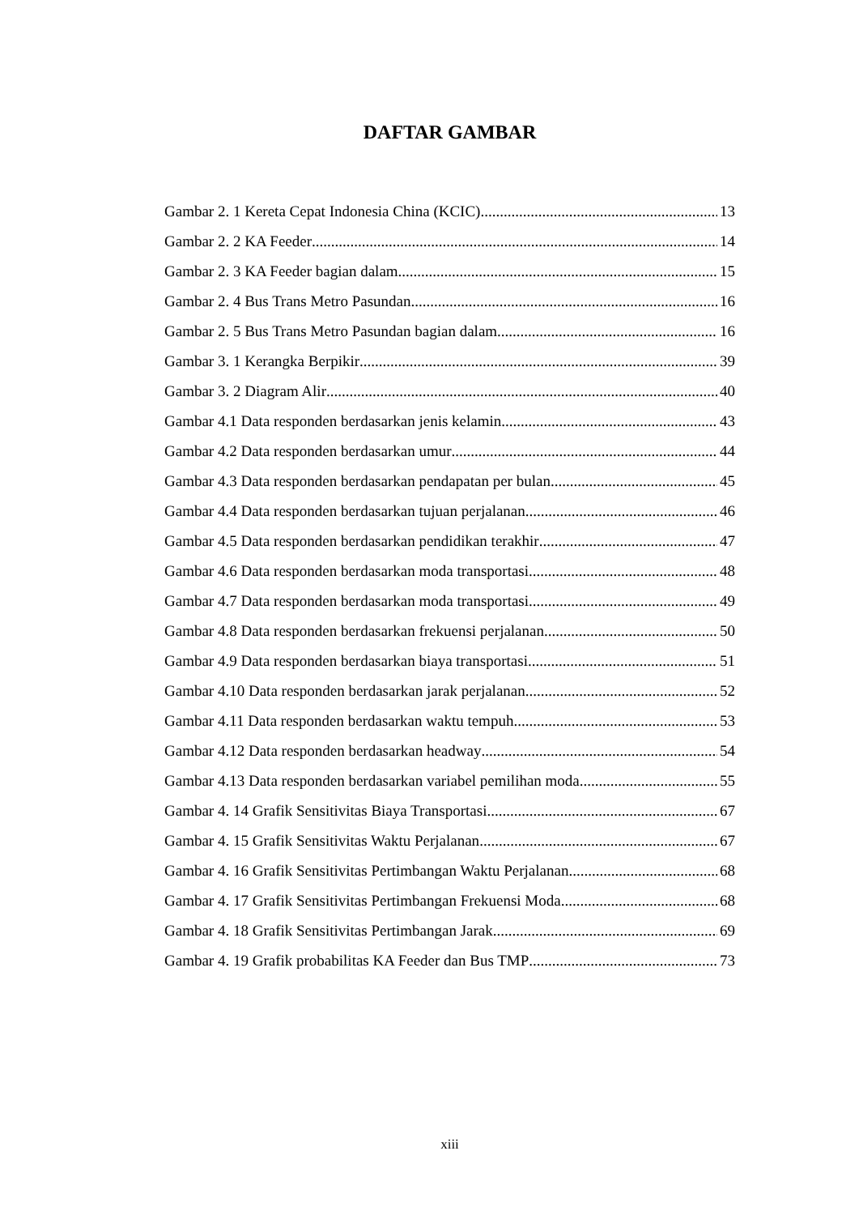DAFTAR GAMBAR
Gambar 2. 1 Kereta Cepat Indonesia China (KCIC) 13
Gambar 2. 2 KA Feeder 14
Gambar 2. 3 KA Feeder bagian dalam 15
Gambar 2. 4 Bus Trans Metro Pasundan 16
Gambar 2. 5 Bus Trans Metro Pasundan bagian dalam 16
Gambar 3. 1 Kerangka Berpikir 39
Gambar 3. 2 Diagram Alir 40
Gambar 4.1 Data responden berdasarkan jenis kelamin 43
Gambar 4.2 Data responden berdasarkan umur 44
Gambar 4.3 Data responden berdasarkan pendapatan per bulan 45
Gambar 4.4 Data responden berdasarkan tujuan perjalanan 46
Gambar 4.5 Data responden berdasarkan pendidikan terakhir 47
Gambar 4.6 Data responden berdasarkan moda transportasi 48
Gambar 4.7 Data responden berdasarkan moda transportasi 49
Gambar 4.8 Data responden berdasarkan frekuensi perjalanan 50
Gambar 4.9 Data responden berdasarkan biaya transportasi 51
Gambar 4.10 Data responden berdasarkan jarak perjalanan 52
Gambar 4.11 Data responden berdasarkan waktu tempuh 53
Gambar 4.12 Data responden berdasarkan headway 54
Gambar 4.13 Data responden berdasarkan variabel pemilihan moda 55
Gambar 4. 14 Grafik Sensitivitas Biaya Transportasi 67
Gambar 4. 15 Grafik Sensitivitas Waktu Perjalanan 67
Gambar 4. 16 Grafik Sensitivitas Pertimbangan Waktu Perjalanan 68
Gambar 4. 17 Grafik Sensitivitas Pertimbangan Frekuensi Moda 68
Gambar 4. 18 Grafik Sensitivitas Pertimbangan Jarak 69
Gambar 4. 19 Grafik probabilitas KA Feeder dan Bus TMP 73
xiii